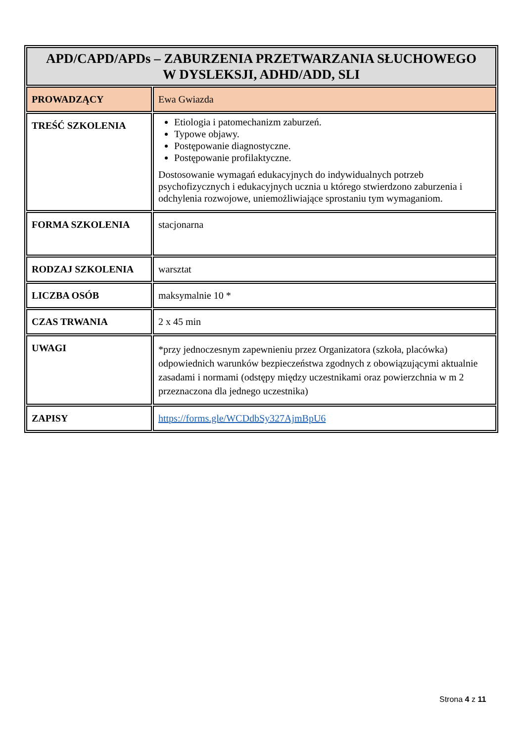| APD/CAPD/APDs – ZABURZENIA PRZETWARZANIA SŁUCHOWEGO W DYSLEKSJI, ADHD/ADD, SLI | |
| --- | --- |
| PROWADZĄCY | Ewa Gwiazda |
| TREŚĆ SZKOLENIA | Etiologia i patomechanizm zaburzeń. Typowe objawy. Postępowanie diagnostyczne. Postępowanie profilaktyczne. Dostosowanie wymagań edukacyjnych do indywidualnych potrzeb psychofizycznych i edukacyjnych ucznia u którego stwierdzono zaburzenia i odchylenia rozwojowe, uniemożliwiające sprostaniu tym wymaganiom. |
| FORMA SZKOLENIA | stacjonarna |
| RODZAJ SZKOLENIA | warsztat |
| LICZBA OSÓB | maksymalnie 10 * |
| CZAS TRWANIA | 2 x 45 min |
| UWAGI | *przy jednoczesnym zapewnieniu przez Organizatora (szkoła, placówka) odpowiednich warunków bezpieczeństwa zgodnych z obowiązującymi aktualnie zasadami i normami (odstępy między uczestnikami oraz powierzchnia w m 2 przeznaczona dla jednego uczestnika) |
| ZAPISY | https://forms.gle/WCDdbSy327AjmBpU6 |
Strona 4 z 11